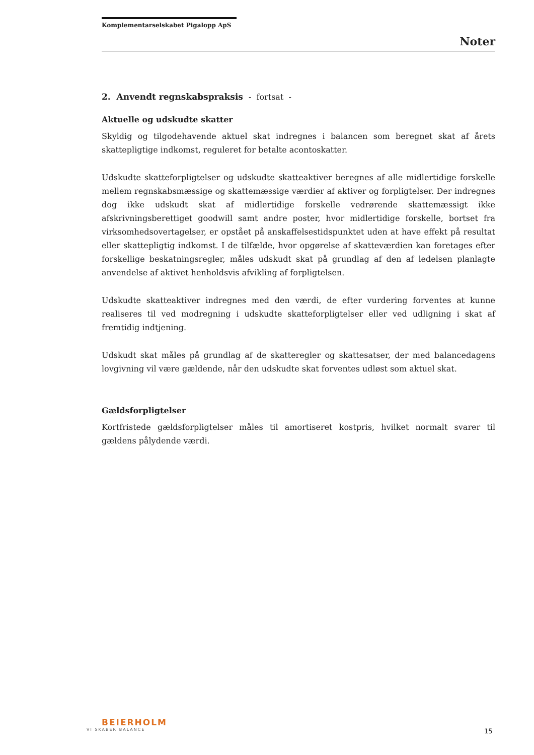Komplementarselskabet Pigalopp ApS
Noter
2. Anvendt regnskabspraksis - fortsat -
Aktuelle og udskudte skatter
Skyldig og tilgodehavende aktuel skat indregnes i balancen som beregnet skat af årets skattepligtige indkomst, reguleret for betalte acontoskatter.
Udskudte skatteforpligtelser og udskudte skatteaktiver beregnes af alle midlertidige forskelle mellem regnskabsmæssige og skattemæssige værdier af aktiver og forpligtelser. Der indregnes dog ikke udskudt skat af midlertidige forskelle vedrørende skattemæssigt ikke afskrivningsberettiget goodwill samt andre poster, hvor midlertidige forskelle, bortset fra virksomhedsovertagelser, er opstået på anskaffelsestidspunktet uden at have effekt på resultat eller skattepligtig indkomst. I de tilfælde, hvor opgørelse af skatteværdien kan foretages efter forskellige beskatningsregler, måles udskudt skat på grundlag af den af ledelsen planlagte anvendelse af aktivet henholdsvis afvikling af forpligtelsen.
Udskudte skatteaktiver indregnes med den værdi, de efter vurdering forventes at kunne realiseres til ved modregning i udskudte skatteforpligtelser eller ved udligning i skat af fremtidig indtjening.
Udskudt skat måles på grundlag af de skatteregler og skattesatser, der med balancedagens lovgivning vil være gældende, når den udskudte skat forventes udløst som aktuel skat.
Gældsforpligtelser
Kortfristede gældsforpligtelser måles til amortiseret kostpris, hvilket normalt svarer til gældens pålydende værdi.
BEIERHOLM
VI SKABER BALANCE
15